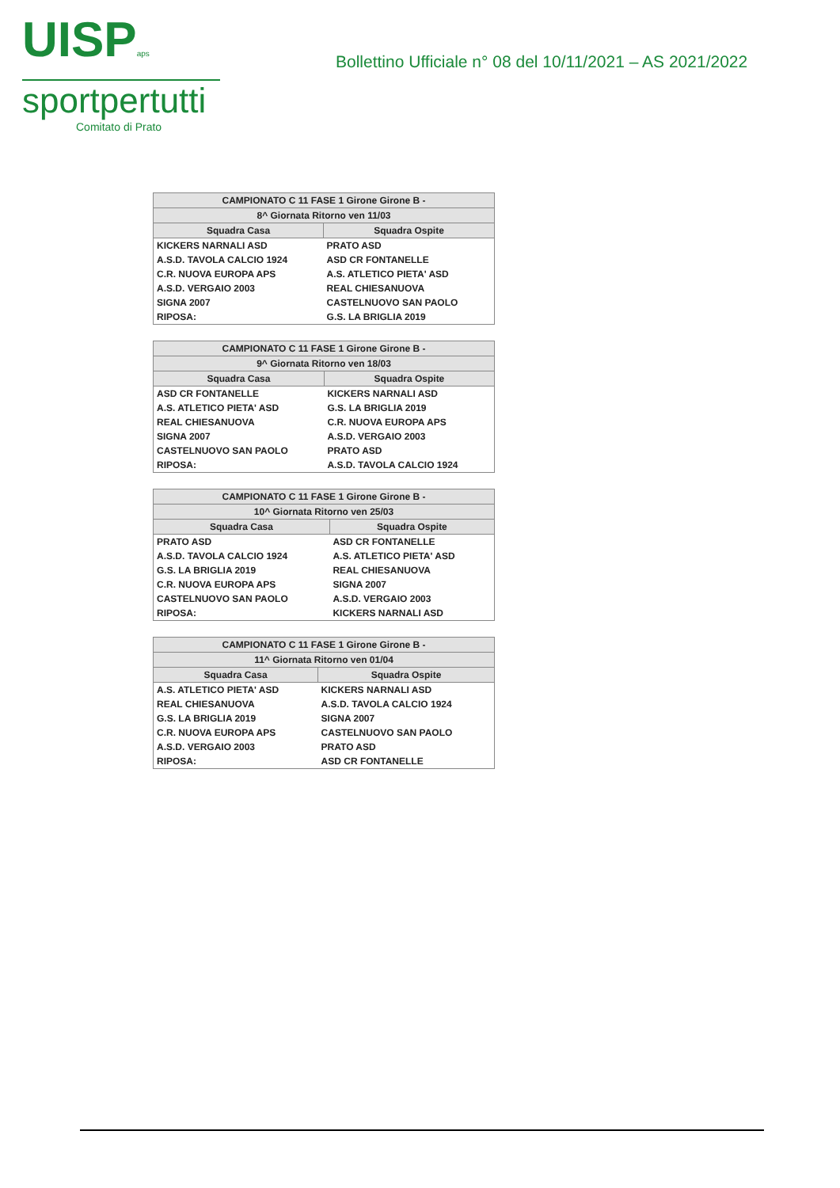UISPaps
sportpertutti
Comitato di Prato
Bollettino Ufficiale n° 08 del 10/11/2021 – AS 2021/2022
| CAMPIONATO C 11 FASE 1 Girone Girone B - | |
| --- | --- |
| 8^ Giornata Ritorno ven 11/03 | |
| Squadra Casa | Squadra Ospite |
| KICKERS NARNALI ASD | PRATO ASD |
| A.S.D. TAVOLA CALCIO 1924 | ASD CR FONTANELLE |
| C.R. NUOVA EUROPA APS | A.S. ATLETICO PIETA' ASD |
| A.S.D. VERGAIO 2003 | REAL CHIESANUOVA |
| SIGNA 2007 | CASTELNUOVO SAN PAOLO |
| RIPOSA: | G.S. LA BRIGLIA 2019 |
| CAMPIONATO C 11 FASE 1 Girone Girone B - | |
| --- | --- |
| 9^ Giornata Ritorno ven 18/03 | |
| Squadra Casa | Squadra Ospite |
| ASD CR FONTANELLE | KICKERS NARNALI ASD |
| A.S. ATLETICO PIETA' ASD | G.S. LA BRIGLIA 2019 |
| REAL CHIESANUOVA | C.R. NUOVA EUROPA APS |
| SIGNA 2007 | A.S.D. VERGAIO 2003 |
| CASTELNUOVO SAN PAOLO | PRATO ASD |
| RIPOSA: | A.S.D. TAVOLA CALCIO 1924 |
| CAMPIONATO C 11 FASE 1 Girone Girone B - | |
| --- | --- |
| 10^ Giornata Ritorno ven 25/03 | |
| Squadra Casa | Squadra Ospite |
| PRATO ASD | ASD CR FONTANELLE |
| A.S.D. TAVOLA CALCIO 1924 | A.S. ATLETICO PIETA' ASD |
| G.S. LA BRIGLIA 2019 | REAL CHIESANUOVA |
| C.R. NUOVA EUROPA APS | SIGNA 2007 |
| CASTELNUOVO SAN PAOLO | A.S.D. VERGAIO 2003 |
| RIPOSA: | KICKERS NARNALI ASD |
| CAMPIONATO C 11 FASE 1 Girone Girone B - | |
| --- | --- |
| 11^ Giornata Ritorno ven 01/04 | |
| Squadra Casa | Squadra Ospite |
| A.S. ATLETICO PIETA' ASD | KICKERS NARNALI ASD |
| REAL CHIESANUOVA | A.S.D. TAVOLA CALCIO 1924 |
| G.S. LA BRIGLIA 2019 | SIGNA 2007 |
| C.R. NUOVA EUROPA APS | CASTELNUOVO SAN PAOLO |
| A.S.D. VERGAIO 2003 | PRATO ASD |
| RIPOSA: | ASD CR FONTANELLE |